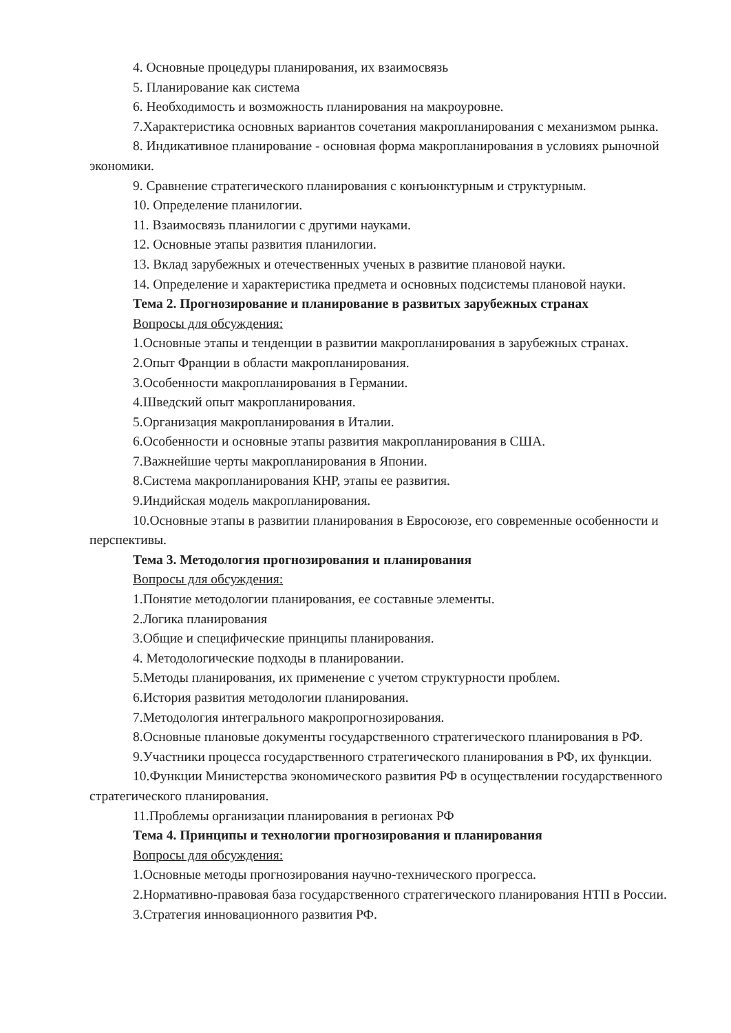4. Основные процедуры планирования, их взаимосвязь
5. Планирование как система
6. Необходимость и возможность планирования на макроуровне.
7.Характеристика основных вариантов сочетания макропланирования с механизмом рынка.
8. Индикативное планирование - основная форма макропланирования в условиях рыночной экономики.
9. Сравнение стратегического планирования с конъюнктурным и структурным.
10. Определение планилогии.
11. Взаимосвязь планилогии с другими науками.
12. Основные этапы развития планилогии.
13. Вклад зарубежных и отечественных ученых в развитие плановой науки.
14. Определение и характеристика предмета и основных подсистемы плановой науки.
Тема 2. Прогнозирование и планирование в развитых зарубежных странах
Вопросы для обсуждения:
1.Основные этапы и тенденции в развитии макропланирования в зарубежных странах.
2.Опыт Франции в области макропланирования.
3.Особенности макропланирования в Германии.
4.Шведский опыт макропланирования.
5.Организация макропланирования в Италии.
6.Особенности и основные этапы развития макропланирования в США.
7.Важнейшие черты макропланирования в Японии.
8.Система макропланирования КНР, этапы ее развития.
9.Индийская модель макропланирования.
10.Основные этапы в развитии планирования в Евросоюзе, его современные особенности и перспективы.
Тема 3. Методология прогнозирования и планирования
Вопросы для обсуждения:
1.Понятие методологии планирования, ее составные элементы.
2.Логика планирования
3.Общие и специфические принципы планирования.
4. Методологические подходы в планировании.
5.Методы планирования, их применение с учетом структурности проблем.
6.История развития методологии планирования.
7.Методология интегрального макропрогнозирования.
8.Основные плановые документы государственного стратегического планирования в РФ.
9.Участники процесса государственного стратегического планирования в РФ, их функции.
10.Функции Министерства экономического развития РФ в осуществлении государственного стратегического планирования.
11.Проблемы организации планирования в регионах РФ
Тема 4. Принципы и технологии прогнозирования и планирования
Вопросы для обсуждения:
1.Основные методы прогнозирования научно-технического прогресса.
2.Нормативно-правовая база государственного стратегического планирования НТП в России.
3.Стратегия инновационного развития РФ.